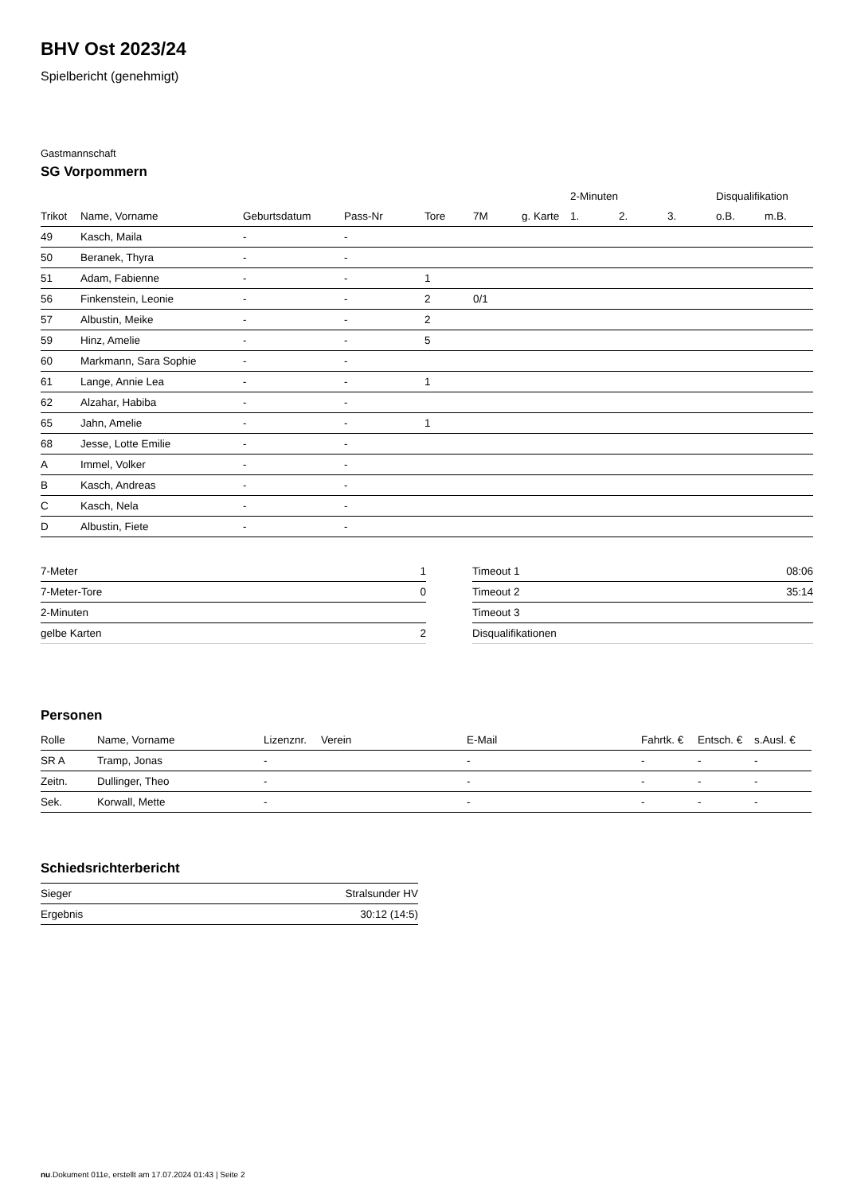BHV Ost 2023/24
Spielbericht (genehmigt)
Gastmannschaft
SG Vorpommern
| | | | | | | | 2-Minuten | | | Disqualifikation | |
| --- | --- | --- | --- | --- | --- | --- | --- | --- | --- | --- | --- |
| Trikot | Name, Vorname | Geburtsdatum | Pass-Nr | Tore | 7M | g. Karte | 1. | 2. | 3. | o.B. | m.B. |
| 49 | Kasch, Maila | - | - | | | | | | | | |
| 50 | Beranek, Thyra | - | - | | | | | | | | |
| 51 | Adam, Fabienne | - | - | 1 | | | | | | | |
| 56 | Finkenstein, Leonie | - | - | 2 | 0/1 | | | | | | |
| 57 | Albustin, Meike | - | - | 2 | | | | | | | |
| 59 | Hinz, Amelie | - | - | 5 | | | | | | | |
| 60 | Markmann, Sara Sophie | - | - | | | | | | | | |
| 61 | Lange, Annie Lea | - | - | 1 | | | | | | | |
| 62 | Alzahar, Habiba | - | - | | | | | | | | |
| 65 | Jahn, Amelie | - | - | 1 | | | | | | | |
| 68 | Jesse, Lotte Emilie | - | - | | | | | | | | |
| A | Immel, Volker | - | - | | | | | | | | |
| B | Kasch, Andreas | - | - | | | | | | | | |
| C | Kasch, Nela | - | - | | | | | | | | |
| D | Albustin, Fiete | - | - | | | | | | | | |
| 7-Meter | 1 |
| 7-Meter-Tore | 0 |
| 2-Minuten | |
| gelbe Karten | 2 |
| Timeout 1 | 08:06 |
| Timeout 2 | 35:14 |
| Timeout 3 | |
| Disqualifikationen | |
Personen
| Rolle | Name, Vorname | Lizenznr. | Verein | E-Mail | Fahrtk. € | Entsch. € | s.Ausl. € |
| --- | --- | --- | --- | --- | --- | --- | --- |
| SR A | Tramp, Jonas | - | | - | - | - | - |
| Zeitn. | Dullinger, Theo | - | | - | - | - | - |
| Sek. | Korwall, Mette | - | | - | - | - | - |
Schiedsrichterbericht
| Sieger | Stralsunder HV |
| Ergebnis | 30:12 (14:5) |
nu.Dokument 011e, erstellt am 17.07.2024 01:43 | Seite 2